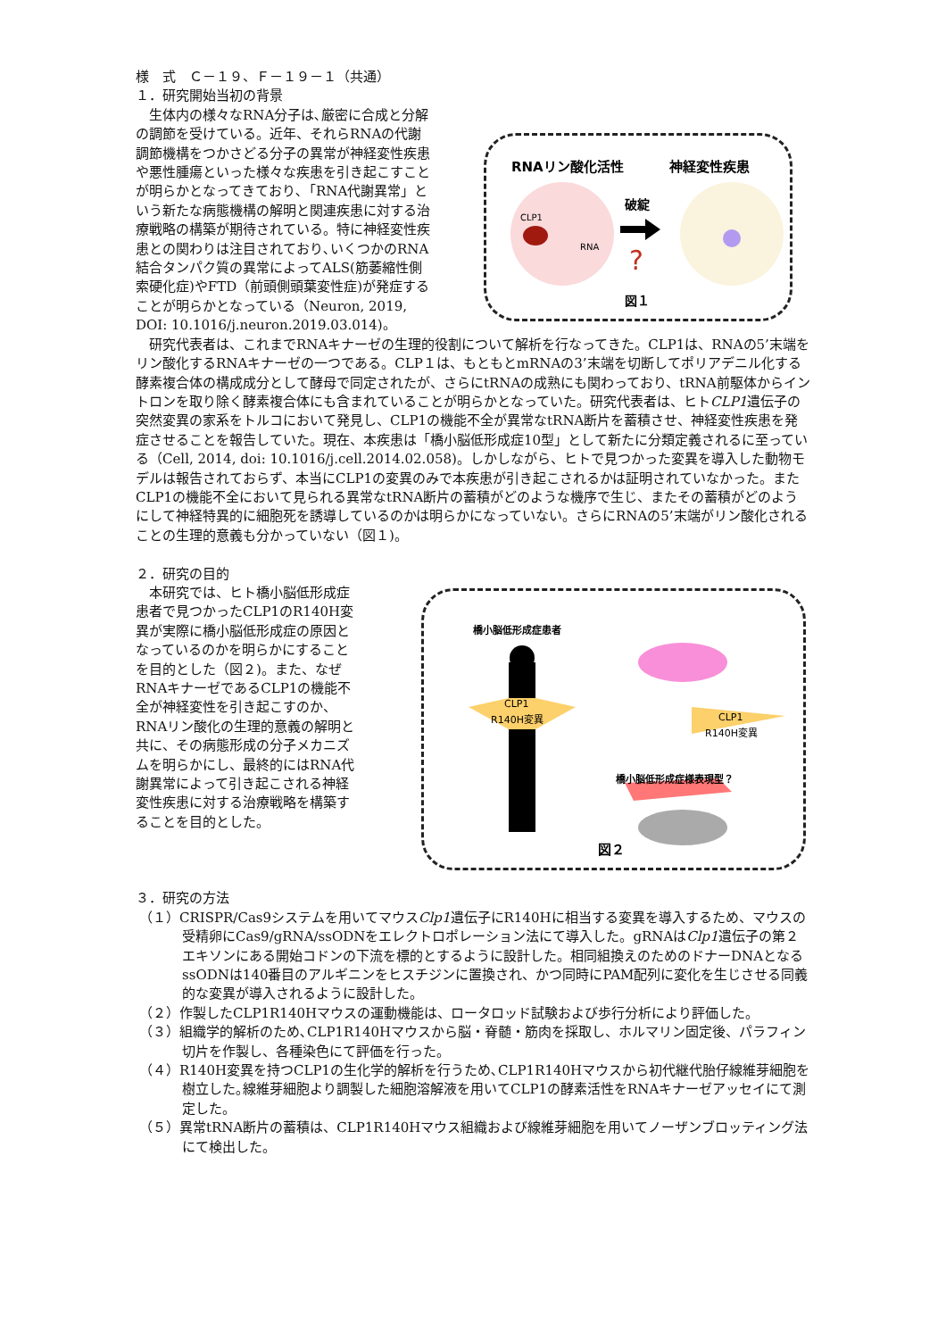様　式　Ｃ－１９、Ｆ－１９－１（共通）
１．研究開始当初の背景
　生体内の様々なRNA分子は､厳密に合成と分解の調節を受けている。近年、それらRNAの代謝調節機構をつかさどる分子の異常が神経変性疾患や悪性腫瘍といった様々な疾患を引き起こすことが明らかとなってきており､「RNA代謝異常」という新たな病態機構の解明と関連疾患に対する治療戦略の構築が期待されている。特に神経変性疾患との関わりは注目されており､いくつかのRNA結合タンパク質の異常によってALS(筋萎縮性側索硬化症)やFTD（前頭側頭葉変性症)が発症することが明らかとなっている（Neuron, 2019, DOI: 10.1016/j.neuron.2019.03.014)。
RNAリン酸化活性
神経変性疾患
破綻
?
CLP1
RNA
図１
　研究代表者は、これまでRNAキナーゼの生理的役割について解析を行なってきた。CLP1は、RNAの5’末端をリン酸化するRNAキナーゼの一つである。CLP１は、もともとmRNAの3’末端を切断してポリアデニル化する酵素複合体の構成成分として酵母で同定されたが、さらにtRNAの成熟にも関わっており、tRNA前駆体からイントロンを取り除く酵素複合体にも含まれていることが明らかとなっていた。研究代表者は、ヒトCLP1遺伝子の突然変異の家系をトルコにおいて発見し、CLP1の機能不全が異常なtRNA断片を蓄積させ、神経変性疾患を発症させることを報告していた。現在、本疾患は「橋小脳低形成症10型」として新たに分類定義されるに至っている（Cell, 2014, doi: 10.1016/j.cell.2014.02.058)。しかしながら、ヒトで見つかった変異を導入した動物モデルは報告されておらず、本当にCLP1の変異のみで本疾患が引き起こされるかは証明されていなかった。またCLP1の機能不全において見られる異常なtRNA断片の蓄積がどのような機序で生じ、またその蓄積がどのようにして神経特異的に細胞死を誘導しているのかは明らかになっていない。さらにRNAの5’末端がリン酸化されることの生理的意義も分かっていない（図１)。
２．研究の目的
　本研究では、ヒト橋小脳低形成症患者で見つかったCLP1のR140H変異が実際に橋小脳低形成症の原因となっているのかを明らかにすることを目的とした（図２)。また、なぜRNAキナーゼであるCLP1の機能不全が神経変性を引き起こすのか、RNAリン酸化の生理的意義の解明と共に、その病態形成の分子メカニズムを明らかにし、最終的にはRNA代謝異常によって引き起こされる神経変性疾患に対する治療戦略を構築することを目的とした。
橋小脳低形成症患者
CLP1
R140H変異
CLP1
R140H変異
橋小脳低形成症様表現型？
図２
３．研究の方法
（１）CRISPR/Cas9システムを用いてマウスClp1遺伝子にR140Hに相当する変異を導入するため、マウスの受精卵にCas9/gRNA/ssODNをエレクトロポレーション法にて導入した。gRNAはClp1遺伝子の第２エキソンにある開始コドンの下流を標的とするように設計した。相同組換えのためのドナーDNAとなるssODNは140番目のアルギニンをヒスチジンに置換され、かつ同時にPAM配列に変化を生じさせる同義的な変異が導入されるように設計した。
（２）作製したCLP1R140Hマウスの運動機能は、ロータロッド試験および歩行分析により評価した。
（３）組織学的解析のため､CLP1R140Hマウスから脳・脊髄・筋肉を採取し、ホルマリン固定後、パラフィン切片を作製し、各種染色にて評価を行った。
（４）R140H変異を持つCLP1の生化学的解析を行うため､CLP1R140Hマウスから初代継代胎仔線維芽細胞を樹立した｡線維芽細胞より調製した細胞溶解液を用いてCLP1の酵素活性をRNAキナーゼアッセイにて測定した。
（５）異常tRNA断片の蓄積は、CLP1R140Hマウス組織および線維芽細胞を用いてノーザンブロッティング法にて検出した。